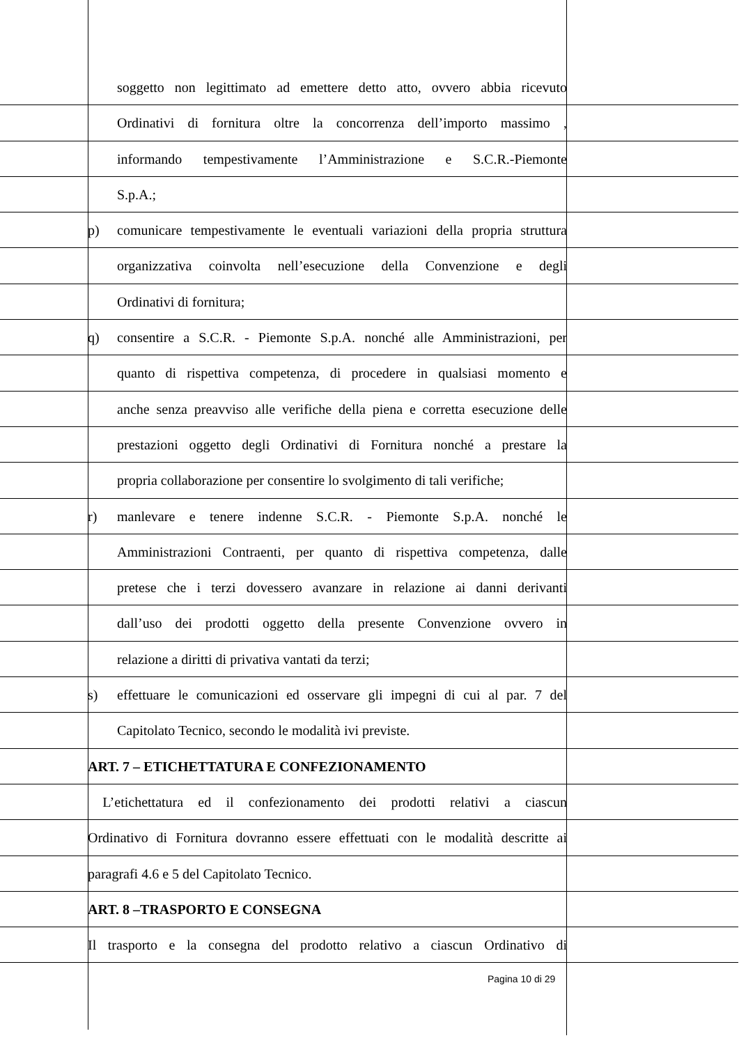soggetto non legittimato ad emettere detto atto, ovvero abbia ricevuto
Ordinativi di fornitura oltre la concorrenza dell’importo massimo ,
informando tempestivamente l’Amministrazione e S.C.R.-Piemonte
S.p.A.;
p) comunicare tempestivamente le eventuali variazioni della propria struttura
organizzativa coinvolta nell’esecuzione della Convenzione e degli
Ordinativi di fornitura;
q) consentire a S.C.R. - Piemonte S.p.A. nonché alle Amministrazioni, per
quanto di rispettiva competenza, di procedere in qualsiasi momento e
anche senza preavviso alle verifiche della piena e corretta esecuzione delle
prestazioni oggetto degli Ordinativi di Fornitura nonché a prestare la
propria collaborazione per consentire lo svolgimento di tali verifiche;
r) manlevare e tenere indenne S.C.R. - Piemonte S.p.A. nonché le
Amministrazioni Contraenti, per quanto di rispettiva competenza, dalle
pretese che i terzi dovessero avanzare in relazione ai danni derivanti
dall’uso dei prodotti oggetto della presente Convenzione ovvero in
relazione a diritti di privativa vantati da terzi;
s) effettuare le comunicazioni ed osservare gli impegni di cui al par. 7 del
Capitolato Tecnico, secondo le modalità ivi previste.
ART. 7 – ETICHETTATURA E CONFEZIONAMENTO
L’etichettatura ed il confezionamento dei prodotti relativi a ciascun
Ordinativo di Fornitura dovranno essere effettuati con le modalità descritte ai
paragrafi 4.6 e 5 del Capitolato Tecnico.
ART. 8 –TRASPORTO E CONSEGNA
Il trasporto e la consegna del prodotto relativo a ciascun Ordinativo di
Pagina 10 di 29